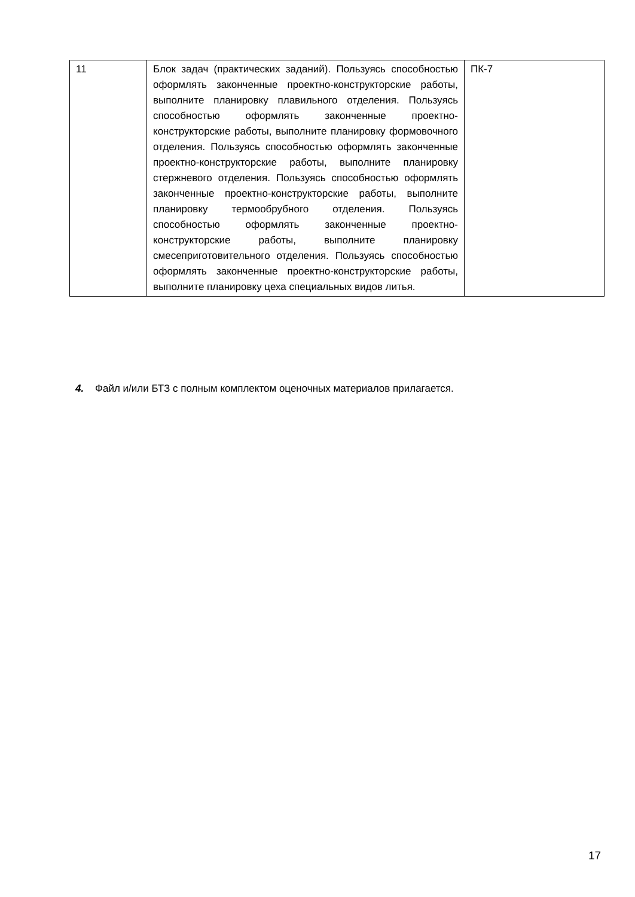| 11 | Блок задач (практических заданий). Пользуясь способностью оформлять законченные проектно-конструкторские работы, выполните планировку плавильного отделения. Пользуясь способностью оформлять законченные проектно-конструкторские работы, выполните планировку формовочного отделения. Пользуясь способностью оформлять законченные проектно-конструкторские работы, выполните планировку стержневого отделения. Пользуясь способностью оформлять законченные проектно-конструкторские работы, выполните планировку термообрубного отделения. Пользуясь способностью оформлять законченные проектно-конструкторские работы, выполните планировку смесеприготовительного отделения. Пользуясь способностью оформлять законченные проектно-конструкторские работы, выполните планировку цеха специальных видов литья. | ПК-7 |
4. Файл и/или БТЗ с полным комплектом оценочных материалов прилагается.
17